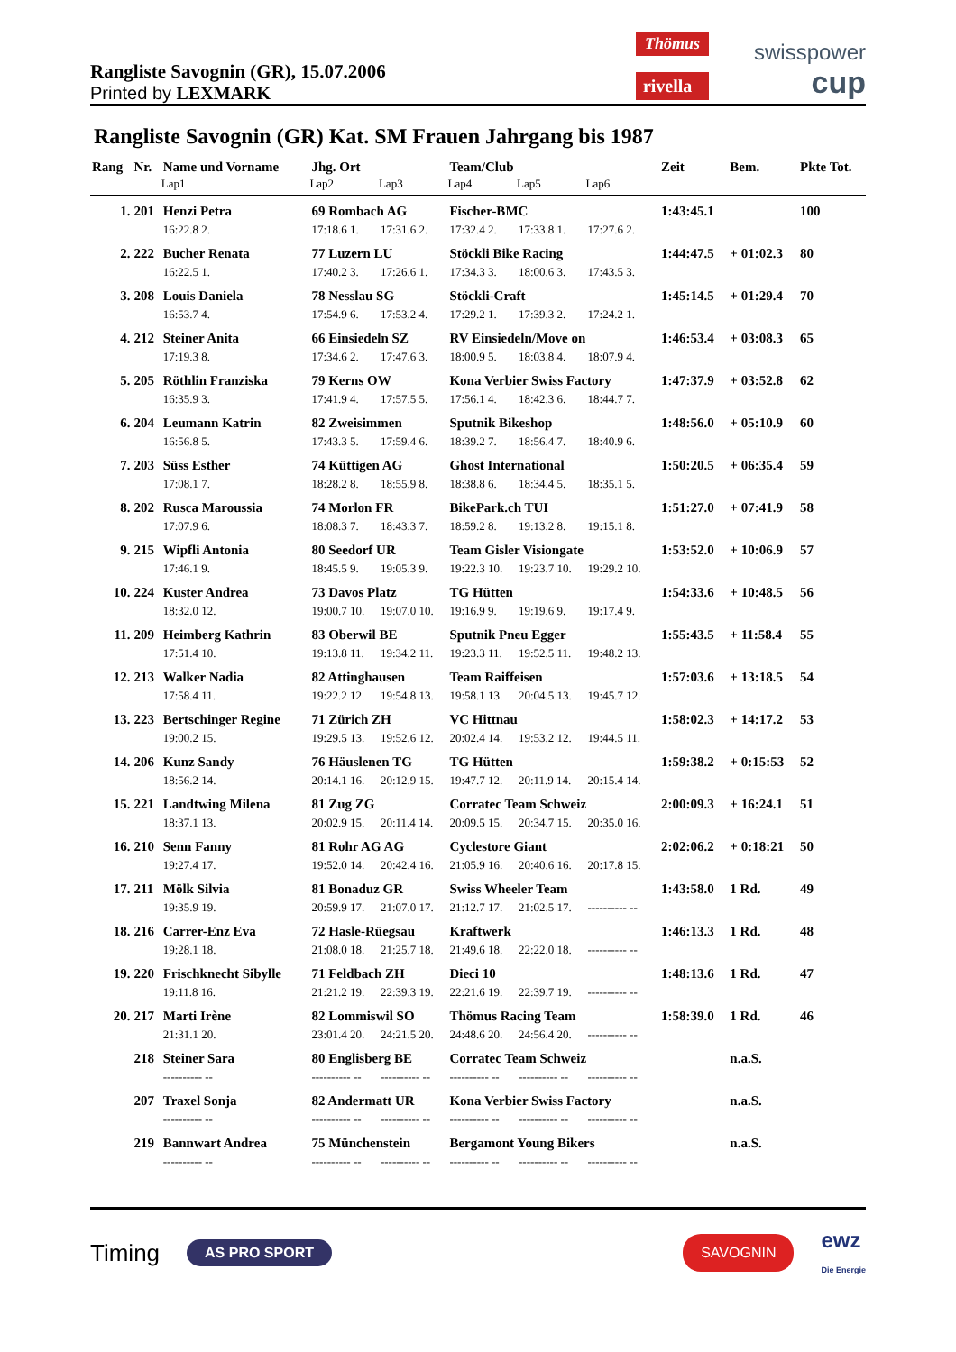Rangliste Savognin (GR), 15.07.2006
Printed by LEXMARK
Thömus
rivella
swisspower
cup
Rangliste Savognin (GR) Kat. SM Frauen Jahrgang bis 1987
| Rang | Nr. | Name und Vorname | Jhg. Ort | | Team/Club | | | | Zeit | Bem. | Pkte Tot. |
| --- | --- | --- | --- | --- | --- | --- | --- | --- | --- | --- | --- |
| | | Lap1 | Lap2 | Lap3 | Lap4 | Lap5 | Lap6 | | | | |
| 1. | 201 | Henzi Petra | 69 Rombach AG | | Fischer-BMC | | | | 1:43:45.1 | | 100 |
| | | 16:22.8 2. | 17:18.6 1. | 17:31.6 2. | 17:32.4 2. | 17:33.8 1. | 17:27.6 2. | | | | |
| 2. | 222 | Bucher Renata | 77 Luzern LU | | Stöckli Bike Racing | | | | 1:44:47.5 | + 01:02.3 | 80 |
| | | 16:22.5 1. | 17:40.2 3. | 17:26.6 1. | 17:34.3 3. | 18:00.6 3. | 17:43.5 3. | | | | |
| 3. | 208 | Louis Daniela | 78 Nesslau SG | | Stöckli-Craft | | | | 1:45:14.5 | + 01:29.4 | 70 |
| | | 16:53.7 4. | 17:54.9 6. | 17:53.2 4. | 17:29.2 1. | 17:39.3 2. | 17:24.2 1. | | | | |
| 4. | 212 | Steiner Anita | 66 Einsiedeln SZ | | RV Einsiedeln/Move on | | | | 1:46:53.4 | + 03:08.3 | 65 |
| | | 17:19.3 8. | 17:34.6 2. | 17:47.6 3. | 18:00.9 5. | 18:03.8 4. | 18:07.9 4. | | | | |
| 5. | 205 | Röthlin Franziska | 79 Kerns OW | | Kona Verbier Swiss Factory | | | | 1:47:37.9 | + 03:52.8 | 62 |
| | | 16:35.9 3. | 17:41.9 4. | 17:57.5 5. | 17:56.1 4. | 18:42.3 6. | 18:44.7 7. | | | | |
| 6. | 204 | Leumann Katrin | 82 Zweisimmen | | Sputnik Bikeshop | | | | 1:48:56.0 | + 05:10.9 | 60 |
| | | 16:56.8 5. | 17:43.3 5. | 17:59.4 6. | 18:39.2 7. | 18:56.4 7. | 18:40.9 6. | | | | |
| 7. | 203 | Süss Esther | 74 Küttigen AG | | Ghost International | | | | 1:50:20.5 | + 06:35.4 | 59 |
| | | 17:08.1 7. | 18:28.2 8. | 18:55.9 8. | 18:38.8 6. | 18:34.4 5. | 18:35.1 5. | | | | |
| 8. | 202 | Rusca Maroussia | 74 Morlon FR | | BikePark.ch TUI | | | | 1:51:27.0 | + 07:41.9 | 58 |
| | | 17:07.9 6. | 18:08.3 7. | 18:43.3 7. | 18:59.2 8. | 19:13.2 8. | 19:15.1 8. | | | | |
| 9. | 215 | Wipfli Antonia | 80 Seedorf UR | | Team Gisler Visiongate | | | | 1:53:52.0 | + 10:06.9 | 57 |
| | | 17:46.1 9. | 18:45.5 9. | 19:05.3 9. | 19:22.3 10. | 19:23.7 10. | 19:29.2 10. | | | | |
| 10. | 224 | Kuster Andrea | 73 Davos Platz | | TG Hütten | | | | 1:54:33.6 | + 10:48.5 | 56 |
| | | 18:32.0 12. | 19:00.7 10. | 19:07.0 10. | 19:16.9 9. | 19:19.6 9. | 19:17.4 9. | | | | |
| 11. | 209 | Heimberg Kathrin | 83 Oberwil BE | | Sputnik Pneu Egger | | | | 1:55:43.5 | + 11:58.4 | 55 |
| | | 17:51.4 10. | 19:13.8 11. | 19:34.2 11. | 19:23.3 11. | 19:52.5 11. | 19:48.2 13. | | | | |
| 12. | 213 | Walker Nadia | 82 Attinghausen | | Team Raiffeisen | | | | 1:57:03.6 | + 13:18.5 | 54 |
| | | 17:58.4 11. | 19:22.2 12. | 19:54.8 13. | 19:58.1 13. | 20:04.5 13. | 19:45.7 12. | | | | |
| 13. | 223 | Bertschinger Regine | 71 Zürich ZH | | VC Hittnau | | | | 1:58:02.3 | + 14:17.2 | 53 |
| | | 19:00.2 15. | 19:29.5 13. | 19:52.6 12. | 20:02.4 14. | 19:53.2 12. | 19:44.5 11. | | | | |
| 14. | 206 | Kunz Sandy | 76 Häuslenen TG | | TG Hütten | | | | 1:59:38.2 | + 0:15:53 | 52 |
| | | 18:56.2 14. | 20:14.1 16. | 20:12.9 15. | 19:47.7 12. | 20:11.9 14. | 20:15.4 14. | | | | |
| 15. | 221 | Landtwing Milena | 81 Zug ZG | | Corratec Team Schweiz | | | | 2:00:09.3 | + 16:24.1 | 51 |
| | | 18:37.1 13. | 20:02.9 15. | 20:11.4 14. | 20:09.5 15. | 20:34.7 15. | 20:35.0 16. | | | | |
| 16. | 210 | Senn Fanny | 81 Rohr AG AG | | Cyclestore Giant | | | | 2:02:06.2 | + 0:18:21 | 50 |
| | | 19:27.4 17. | 19:52.0 14. | 20:42.4 16. | 21:05.9 16. | 20:40.6 16. | 20:17.8 15. | | | | |
| 17. | 211 | Mölk Silvia | 81 Bonaduz GR | | Swiss Wheeler Team | | | | 1:43:58.0 | 1 Rd. | 49 |
| | | 19:35.9 19. | 20:59.9 17. | 21:07.0 17. | 21:12.7 17. | 21:02.5 17. | ---------- -- | | | | |
| 18. | 216 | Carrer-Enz Eva | 72 Hasle-Rüegsau | | Kraftwerk | | | | 1:46:13.3 | 1 Rd. | 48 |
| | | 19:28.1 18. | 21:08.0 18. | 21:25.7 18. | 21:49.6 18. | 22:22.0 18. | ---------- -- | | | | |
| 19. | 220 | Frischknecht Sibylle | 71 Feldbach ZH | | Dieci 10 | | | | 1:48:13.6 | 1 Rd. | 47 |
| | | 19:11.8 16. | 21:21.2 19. | 22:39.3 19. | 22:21.6 19. | 22:39.7 19. | ---------- -- | | | | |
| 20. | 217 | Marti Irène | 82 Lommiswil SO | | Thömus Racing Team | | | | 1:58:39.0 | 1 Rd. | 46 |
| | | 21:31.1 20. | 23:01.4 20. | 24:21.5 20. | 24:48.6 20. | 24:56.4 20. | ---------- -- | | | | |
| | 218 | Steiner Sara | 80 Englisberg BE | | Corratec Team Schweiz | | | | | n.a.S. | |
| | | ---------- -- | ---------- -- | ---------- -- | ---------- -- | ---------- -- | ---------- -- | | | | |
| | 207 | Traxel Sonja | 82 Andermatt UR | | Kona Verbier Swiss Factory | | | | | n.a.S. | |
| | | ---------- -- | ---------- -- | ---------- -- | ---------- -- | ---------- -- | ---------- -- | | | | |
| | 219 | Bannwart Andrea | 75 Münchenstein | | Bergamont Young Bikers | | | | | n.a.S. | |
| | | ---------- -- | ---------- -- | ---------- -- | ---------- -- | ---------- -- | ---------- -- | | | | |
Timing AS PRO SPORT SAVOGNIN ewz
Die Energie